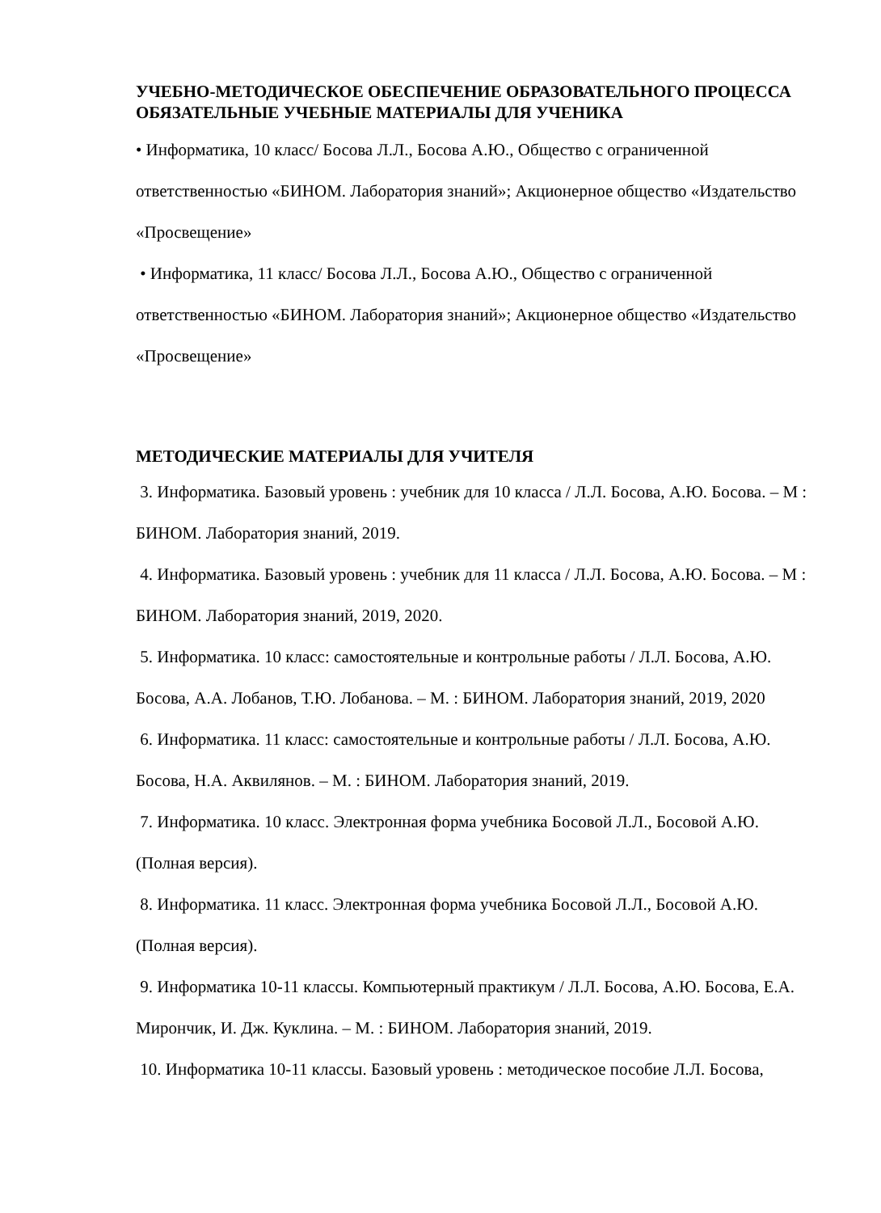УЧЕБНО-МЕТОДИЧЕСКОЕ ОБЕСПЕЧЕНИЕ ОБРАЗОВАТЕЛЬНОГО ПРОЦЕССА
ОБЯЗАТЕЛЬНЫЕ УЧЕБНЫЕ МАТЕРИАЛЫ ДЛЯ УЧЕНИКА
• Информатика, 10 класс/ Босова Л.Л., Босова А.Ю., Общество с ограниченной ответственностью «БИНОМ. Лаборатория знаний»; Акционерное общество «Издательство «Просвещение»
• Информатика, 11 класс/ Босова Л.Л., Босова А.Ю., Общество с ограниченной ответственностью «БИНОМ. Лаборатория знаний»; Акционерное общество «Издательство «Просвещение»
МЕТОДИЧЕСКИЕ МАТЕРИАЛЫ ДЛЯ УЧИТЕЛЯ
3. Информатика. Базовый уровень : учебник для 10 класса / Л.Л. Босова, А.Ю. Босова. – М : БИНОМ. Лаборатория знаний, 2019.
4. Информатика. Базовый уровень : учебник для 11 класса / Л.Л. Босова, А.Ю. Босова. – М : БИНОМ. Лаборатория знаний, 2019, 2020.
5. Информатика. 10 класс: самостоятельные и контрольные работы / Л.Л. Босова, А.Ю. Босова, А.А. Лобанов, Т.Ю. Лобанова. – М. : БИНОМ. Лаборатория знаний, 2019, 2020
6. Информатика. 11 класс: самостоятельные и контрольные работы / Л.Л. Босова, А.Ю. Босова, Н.А. Аквилянов. – М. : БИНОМ. Лаборатория знаний, 2019.
7. Информатика. 10 класс. Электронная форма учебника Босовой Л.Л., Босовой А.Ю. (Полная версия).
8. Информатика. 11 класс. Электронная форма учебника Босовой Л.Л., Босовой А.Ю.(Полная версия).
9. Информатика 10-11 классы. Компьютерный практикум / Л.Л. Босова, А.Ю. Босова, Е.А. Мирончик, И. Дж. Куклина. – М. : БИНОМ. Лаборатория знаний, 2019.
10. Информатика 10-11 классы. Базовый уровень : методическое пособие Л.Л. Босова,